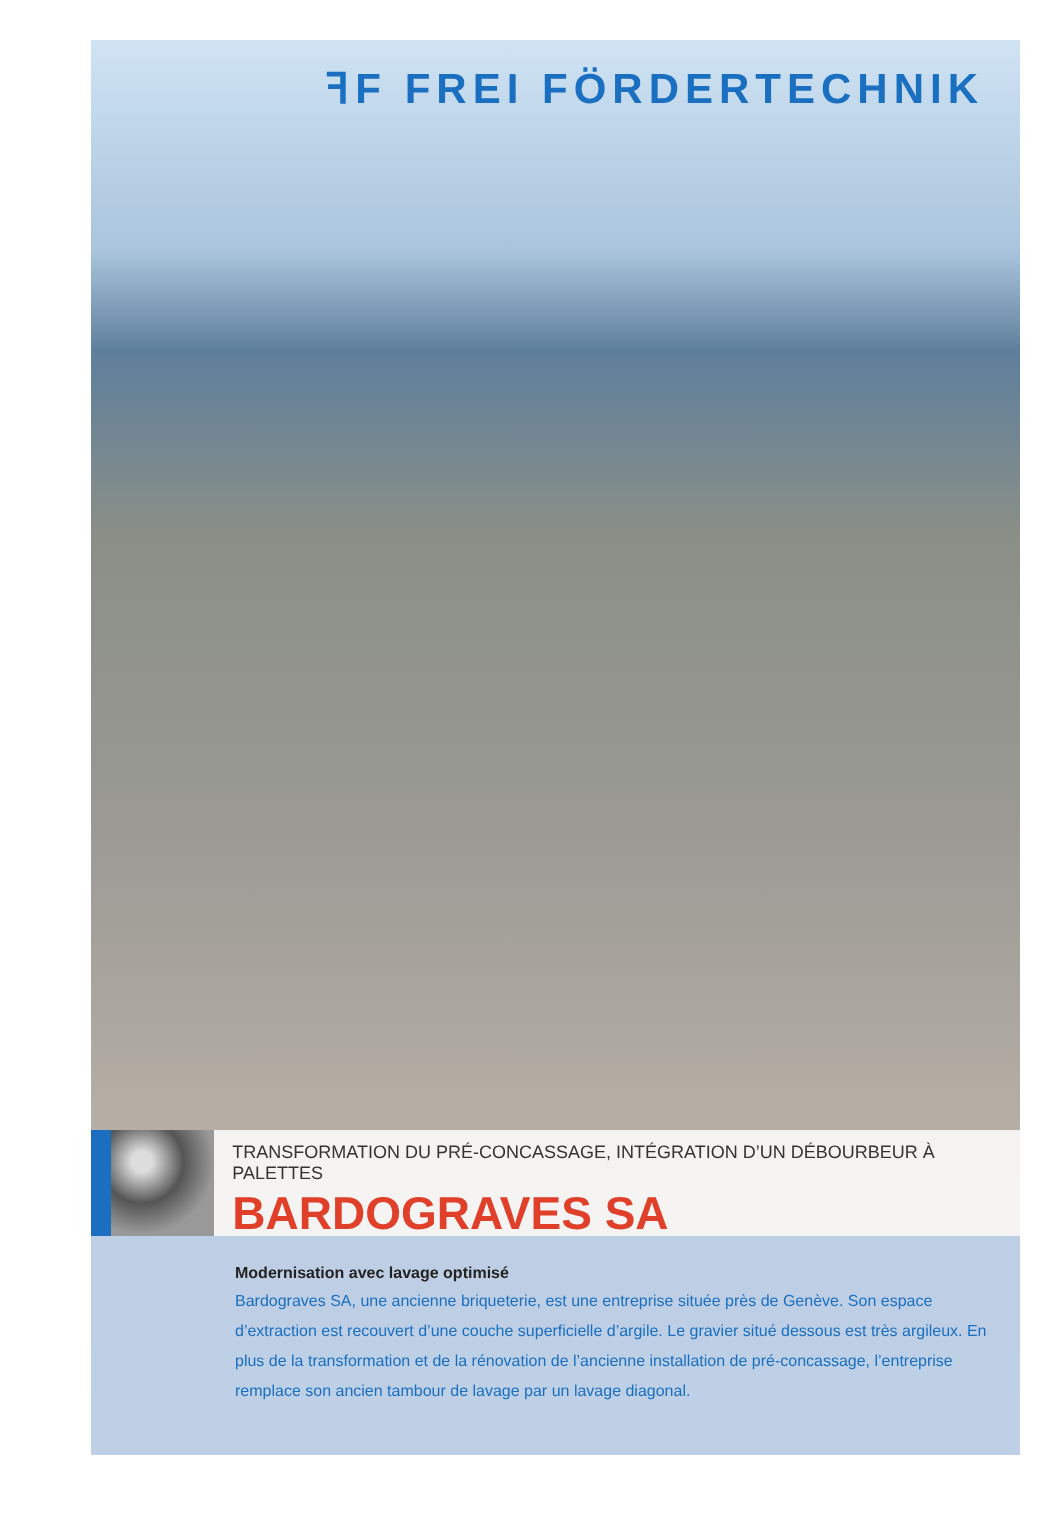ꟻF FREI FÖRDERTECHNIK
TRANSFORMATION DU PRÉ-CONCASSAGE, INTÉGRATION D’UN DÉBOURBEUR À PALETTES
BARDOGRAVES SA
Modernisation avec lavage optimisé
Bardograves SA, une ancienne briqueterie, est une entreprise située près de Genève. Son espace d’extraction est recouvert d’une couche superficielle d’argile. Le gravier situé dessous est très argileux. En plus de la transformation et de la rénovation de l’ancienne installation de pré-concassage, l’entreprise remplace son ancien tambour de lavage par un lavage diagonal.